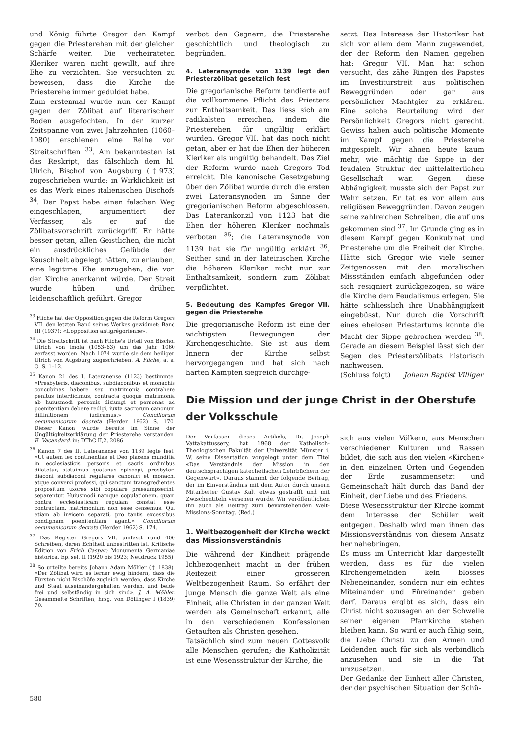und König führte Gregor den Kampf gegen die Priesterehen mit der gleichen Schärfe weiter. Die verheirateten Kleriker waren nicht gewillt, auf ihre Ehe zu verzichten. Sie versuchten zu beweisen, dass die Kirche die Priesterehe immer geduldet habe.
Zum erstenmal wurde nun der Kampf gegen den Zölibat auf literarischem Boden ausgefochten. In der kurzen Zeitspanne von zwei Jahrzehnten (1060–1080) erschienen eine Reihe von Streitschriften <sup>33</sup>. Am bekanntesten ist das Reskript, das fälschlich dem hl. Ulrich, Bischof von Augsburg (†973) zugeschrieben wurde: in Wirklichkeit ist es das Werk eines italienischen Bischofs <sup>34</sup>. Der Papst habe einen falschen Weg eingeschlagen, argumentiert der Verfasser, als er auf die Zölibatsvorschrift zurückgriff. Er hätte besser getan, allen Geistlichen, die nicht ein ausdrückliches Gelübde der Keuschheit abgelegt hätten, zu erlauben, eine legitime Ehe einzugehen, die von der Kirche anerkannt würde. Der Streit wurde hüben und drüben leidenschaftlich geführt. Gregor
<sup>33</sup> Fliche hat der Opposition gegen die Reform Gregors VII. den letzten Band seines Werkes gewidmet: Band III (1937); «L'opposition antigrégorienne».
<sup>34</sup> Die Streitschrift ist nach Fliche's Urteil von Bischof Ulrich von Imola (1053–63) um das Jahr 1060 verfasst worden. Nach 1074 wurde sie dem heiligen Ulrich von Augsburg zugeschrieben. A. Fliche, a. a. O. S. 1–12.
<sup>35</sup> Kanon 21 des I. Lateranense (1123) bestimmte: «Presbyteris, diaconibus, subdiaconibus et monachis concubinas habere seu matrimonia contrahere penitus interdicimus, contracta quoque matrimonia ab huiusmodi personis disiungi et personas ad poenitentiam debere redigi, iuxta sacrorum canonum diffinitionem iudicamus.» Conciliorum oecumenicorum decreta (Herder 1962) S. 170. Dieser Kanon wurde bereits im Sinne der Ungültigkeitserklärung der Priesterehe verstanden. E. Vacandard, in: DThC II,2, 2086.
<sup>36</sup> Kanon 7 des II. Lateranense von 1139 legte fest: «Ut autem lex continentiae et Deo placens munditia in ecclesiasticis personis et sacris ordinibus dilatetur, statuimus quatenus episcopi, presbyteri diaconi subdiaconi regulares canonici et monachi atque conversi professi, qui sanctum transgredientes propositum uxores sibi copulare praesumpserint, separentur. Huiusmodi namque copulationem, quam contra ecclesiasticam regulam constat esse contractam, matrimonium non esse censemus. Qui etiam ab invicem separati, pro tantis excessibus condignam poenitentiam agant.» Conciliorum oecumenicorum decreta (Herder 1962) S. 174.
<sup>37</sup> Das Register Gregors VII. umfasst rund 400 Schreiben, deren Echtheit unbestritten ist. Kritische Edition von Erich Caspar: Monumenta Germaniae historica, Ep. sel. II (1920 bis 1923; Neudruck 1955).
<sup>38</sup> So urteilte bereits Johann Adam Möhler († 1838): «Der Zölibat wird es ferner ewig hindern, dass die Fürsten nicht Bischöfe zugleich werden, dass Kirche und Staat auseinandergehalten werden, und beide frei und selbständig in sich sind». J. A. Möhler, Gesammelte Schriften, hrsg. von Döllinger I (1839) 70.
verbot den Gegnern, die Priesterehe geschichtlich und theologisch zu begründen.
4. Lateransynode von 1139 legt den Priesterzölibat gesetzlich fest
Die gregorianische Reform tendierte auf die vollkommene Pflicht des Priesters zur Enthaltsamkeit. Das liess sich am radikalsten erreichen, indem die Priesterehen für ungültig erklärt wurden. Gregor VII. hat das noch nicht getan, aber er hat die Ehen der höheren Kleriker als ungültig behandelt. Das Ziel der Reform wurde nach Gregors Tod erreicht. Die kanonische Gesetzgebung über den Zölibat wurde durch die ersten zwei Lateransynoden im Sinne der gregorianischen Reform abgeschlossen. Das Laterankonzil von 1123 hat die Ehen der höheren Kleriker nochmals verboten <sup>35</sup>; die Lateransynode von 1139 hat sie für ungültig erklärt <sup>36</sup>. Seither sind in der lateinischen Kirche die höheren Kleriker nicht nur zur Enthaltsamkeit, sondern zum Zölibat verpflichtet.
5. Bedeutung des Kampfes Gregor VII. gegen die Priesterehe
Die gregorianische Reform ist eine der wichtigsten Bewegungen der Kirchengeschichte. Sie ist aus dem Innern der Kirche selbst hervorgegangen und hat sich nach harten Kämpfen siegreich durchge-
setzt. Das Interesse der Historiker hat sich vor allem dem Mann zugewendet, der der Reform den Namen gegeben hat: Gregor VII. Man hat schon versucht, das zähe Ringen des Papstes im Investiturstreit aus politischen Beweggründen oder gar aus persönlicher Machtgier zu erklären. Eine solche Beurteilung wird der Persönlichkeit Gregors nicht gerecht. Gewiss haben auch politische Momente im Kampf gegen die Priesterehe mitgespielt. Wir ahnen heute kaum mehr, wie mächtig die Sippe in der feudalen Struktur der mittelalterlichen Gesellschaft war. Gegen diese Abhängigkeit musste sich der Papst zur Wehr setzen. Er tat es vor allem aus religiösen Beweggründen. Davon zeugen seine zahlreichen Schreiben, die auf uns gekommen sind <sup>37</sup>. Im Grunde ging es in diesem Kampf gegen Konkubinat und Priesterehe um die Freiheit der Kirche. Hätte sich Gregor wie viele seiner Zeitgenossen mit den moralischen Missständen einfach abgefunden oder sich resigniert zurückgezogen, so wäre die Kirche dem Feudalismus erlegen. Sie hätte schliesslich ihre Unabhängigkeit eingebüsst. Nur durch die Vorschrift eines ehelosen Priestertums konnte die Macht der Sippe gebrochen werden <sup>38</sup>. Gerade an diesem Beispiel lässt sich der Segen des Priesterzölibats historisch nachweisen.
(Schluss folgt) Johann Baptist Villiger
Die Mission und der junge Christ in der Oberstufe der Volksschule
Der Verfasser dieses Artikels, Dr. Joseph Vattakattussery, hat 1968 der Katholisch-Theologischen Fakultät der Universität Münster i. W. seine Dissertation vorgelegt unter dem Titel «Das Verständnis der Mission in den deutschsprachigen katechetischen Lehrbüchern der Gegenwart». Daraus stammt der folgende Beitrag, der im Einverständnis mit dem Autor durch unsern Mitarbeiter Gustav Kalt etwas gestrafft und mit Zwischentiteln versehen wurde. Wir veröffentlichen ihn auch als Beitrag zum bevorstehenden Welt-Missions-Sonntag. (Red.)
1. Weltbezogenheit der Kirche weckt das Missionsverständnis
Die während der Kindheit prägende Ichbezogenheit macht in der frühen Reifezeit einer grösseren Weltbezogenheit Raum. So erfährt der junge Mensch die ganze Welt als eine Einheit, alle Christen in der ganzen Welt werden als Gemeinschaft erkannt, alle in den verschiedenen Konfessionen Getauften als Christen gesehen.
Tatsächlich sind zum neuen Gottesvolk alle Menschen gerufen; die Katholizität ist eine Wesensstruktur der Kirche, die
sich aus vielen Völkern, aus Menschen verschiedener Kulturen und Rassen bildet, die sich aus den vielen «Kirchen» in den einzelnen Orten und Gegenden der Erde zusammensetzt und Gemeinschaft hält durch das Band der Einheit, der Liebe und des Friedens.
Diese Wesensstruktur der Kirche kommt dem Interesse der Schüler weit entgegen. Deshalb wird man ihnen das Missionsverständnis von diesem Ansatz her nahebringen.
Es muss im Unterricht klar dargestellt werden, dass es für die vielen Kirchengemeinden kein blosses Nebeneinander, sondern nur ein echtes Miteinander und Füreinander geben darf. Daraus ergibt es sich, dass ein Christ nicht sozusagen an der Schwelle seiner eigenen Pfarrkirche stehen bleiben kann. So wird er auch fähig sein, die Liebe Christi zu den Armen und Leidenden auch für sich als verbindlich anzusehen und sie in die Tat umzusetzen.
Der Gedanke der Einheit aller Christen, der der psychischen Situation der Schü-
580